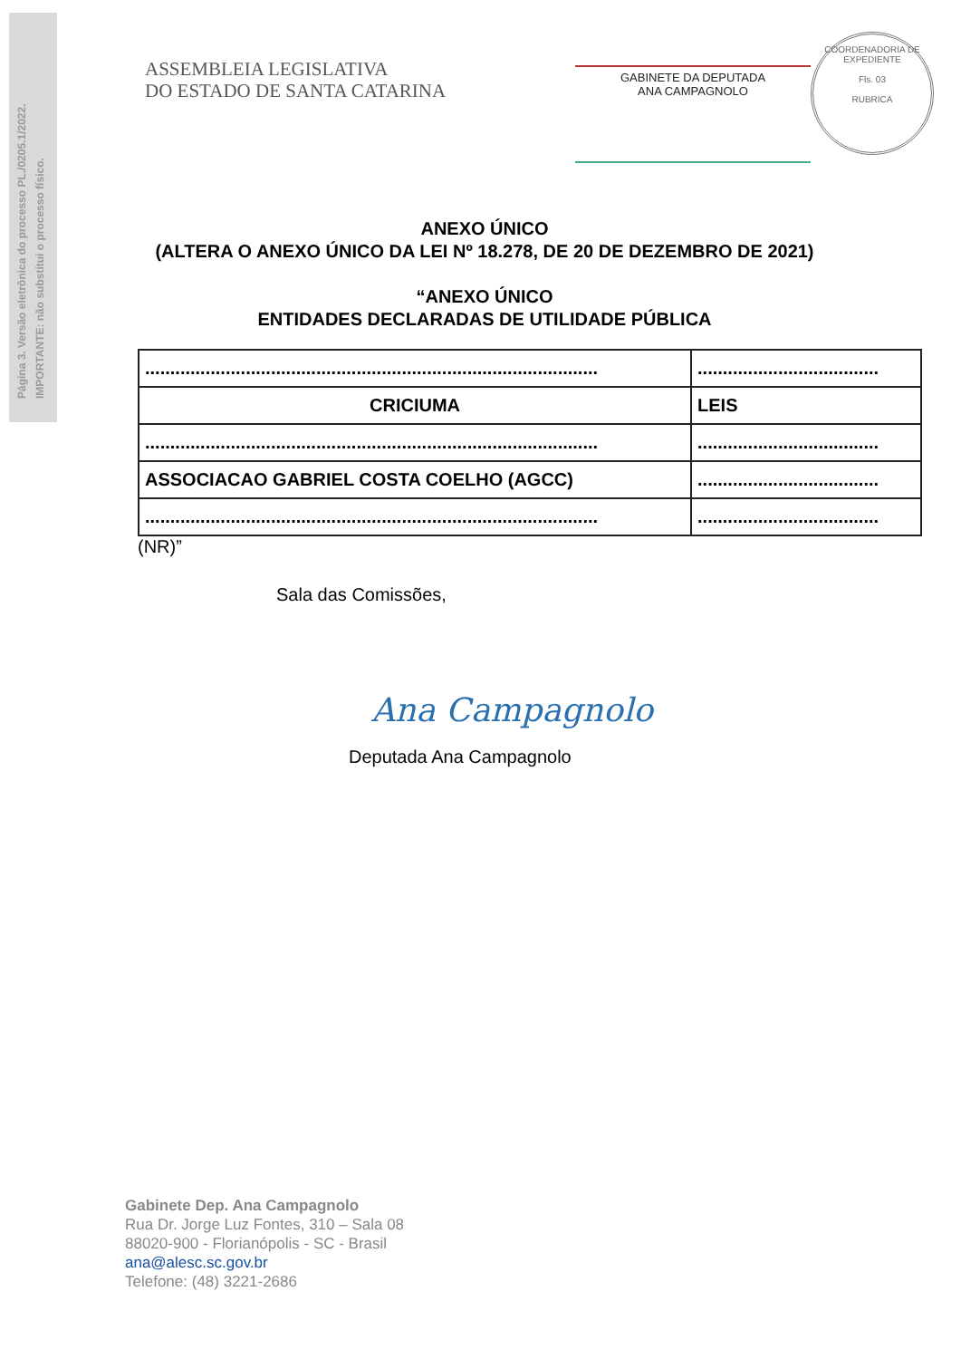Página 3. Versão eletrônica do processo PL./0205.1/2022.
IMPORTANTE: não substitui o processo físico.
ASSEMBLEIA LEGISLATIVA
DO ESTADO DE SANTA CATARINA
GABINETE DA DEPUTADA
ANA CAMPAGNOLO
COORDENADORIA DE EXPEDIENTE
Fls. 03
RUBRICA
ANEXO ÚNICO
(ALTERA O ANEXO ÚNICO DA LEI Nº 18.278, DE 20 DE DEZEMBRO DE 2021)
“ANEXO ÚNICO
ENTIDADES DECLARADAS DE UTILIDADE PÚBLICA
| .......................................................................................... | .................................... |
| CRICIUMA | LEIS |
| .......................................................................................... | .................................... |
| ASSOCIACAO GABRIEL COSTA COELHO (AGCC) | .................................... |
| .......................................................................................... | .................................... |
(NR)”
Sala das Comissões,
Ana Campagnolo
Deputada Ana Campagnolo
Gabinete Dep. Ana Campagnolo
Rua Dr. Jorge Luz Fontes, 310 – Sala 08
88020-900 - Florianópolis - SC - Brasil
ana@alesc.sc.gov.br
Telefone: (48) 3221-2686